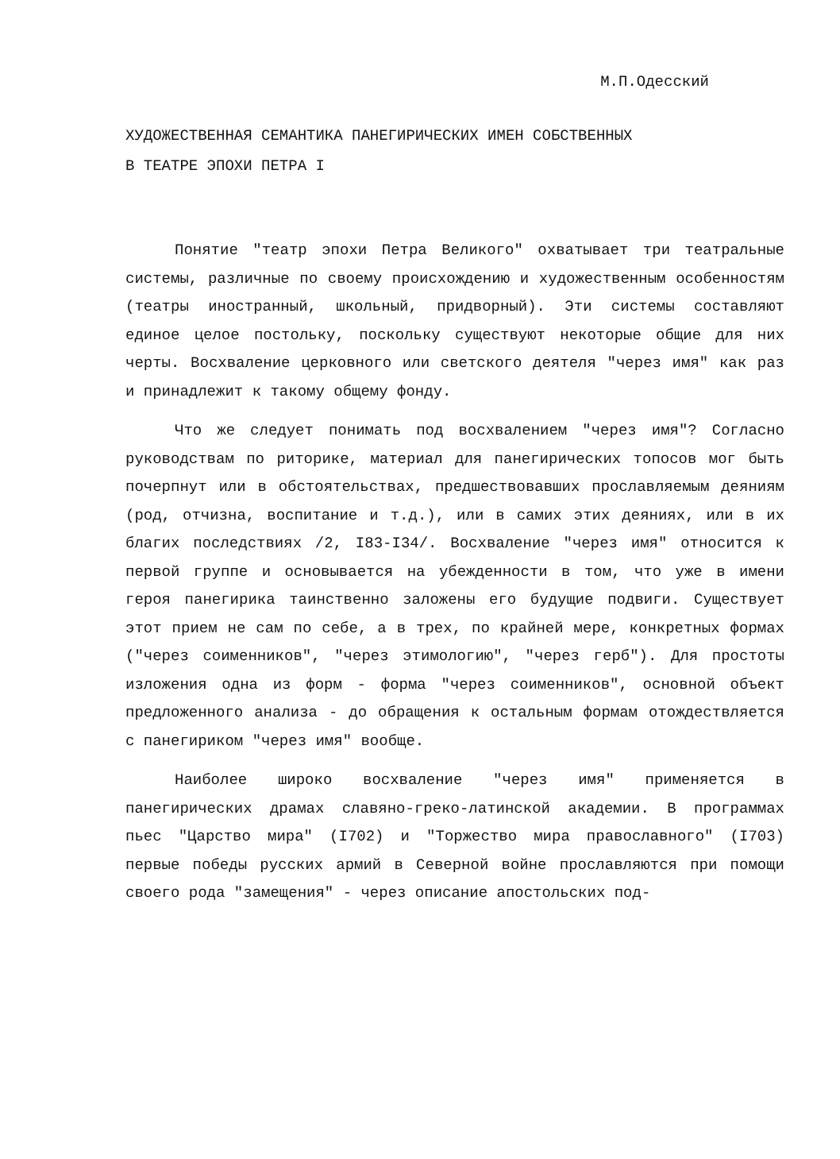М.П.Одесский
ХУДОЖЕСТВЕННАЯ СЕМАНТИКА ПАНЕГИРИЧЕСКИХ ИМЕН СОБСТВЕННЫХ
В ТЕАТРЕ ЭПОХИ ПЕТРА I
Понятие "театр эпохи Петра Великого" охватывает три театральные системы, различные по своему происхождению и художественным особенностям (театры иностранный, школьный, придворный). Эти системы составляют единое целое постольку, поскольку существуют некоторые общие для них черты. Восхваление церковного или светского деятеля "через имя" как раз и принадлежит к такому общему фонду.
Что же следует понимать под восхвалением "через имя"? Согласно руководствам по риторике, материал для панегирических топосов мог быть почерпнут или в обстоятельствах, предшествовавших прославляемым деяниям (род, отчизна, воспитание и т.д.), или в самих этих деяниях, или в их благих последствиях /2, I83-I34/. Восхваление "через имя" относится к первой группе и основывается на убежденности в том, что уже в имени героя панегирика таинственно заложены его будущие подвиги. Существует этот прием не сам по себе, а в трех, по крайней мере, конкретных формах ("через соименников", "через этимологию", "через герб"). Для простоты изложения одна из форм - форма "через соименников", основной объект предложенного анализа - до обращения к остальным формам отождествляется с панегириком "через имя" вообще.
Наиболее широко восхваление "через имя" применяется в панегирических драмах славяно-греко-латинской академии. В программах пьес "Царство мира" (I702) и "Торжество мира православного" (I703) первые победы русских армий в Северной войне прославляются при помощи своего рода "замещения" - через описание апостольских под-